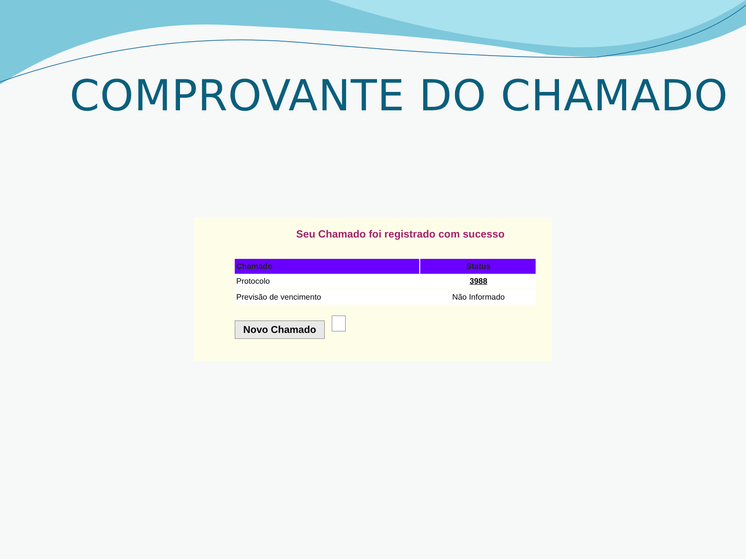COMPROVANTE DO CHAMADO
Seu Chamado foi registrado com sucesso
| Chamado | Status |
| --- | --- |
| Protocolo | 3988 |
| Previsão de vencimento | Não Informado |
Novo Chamado